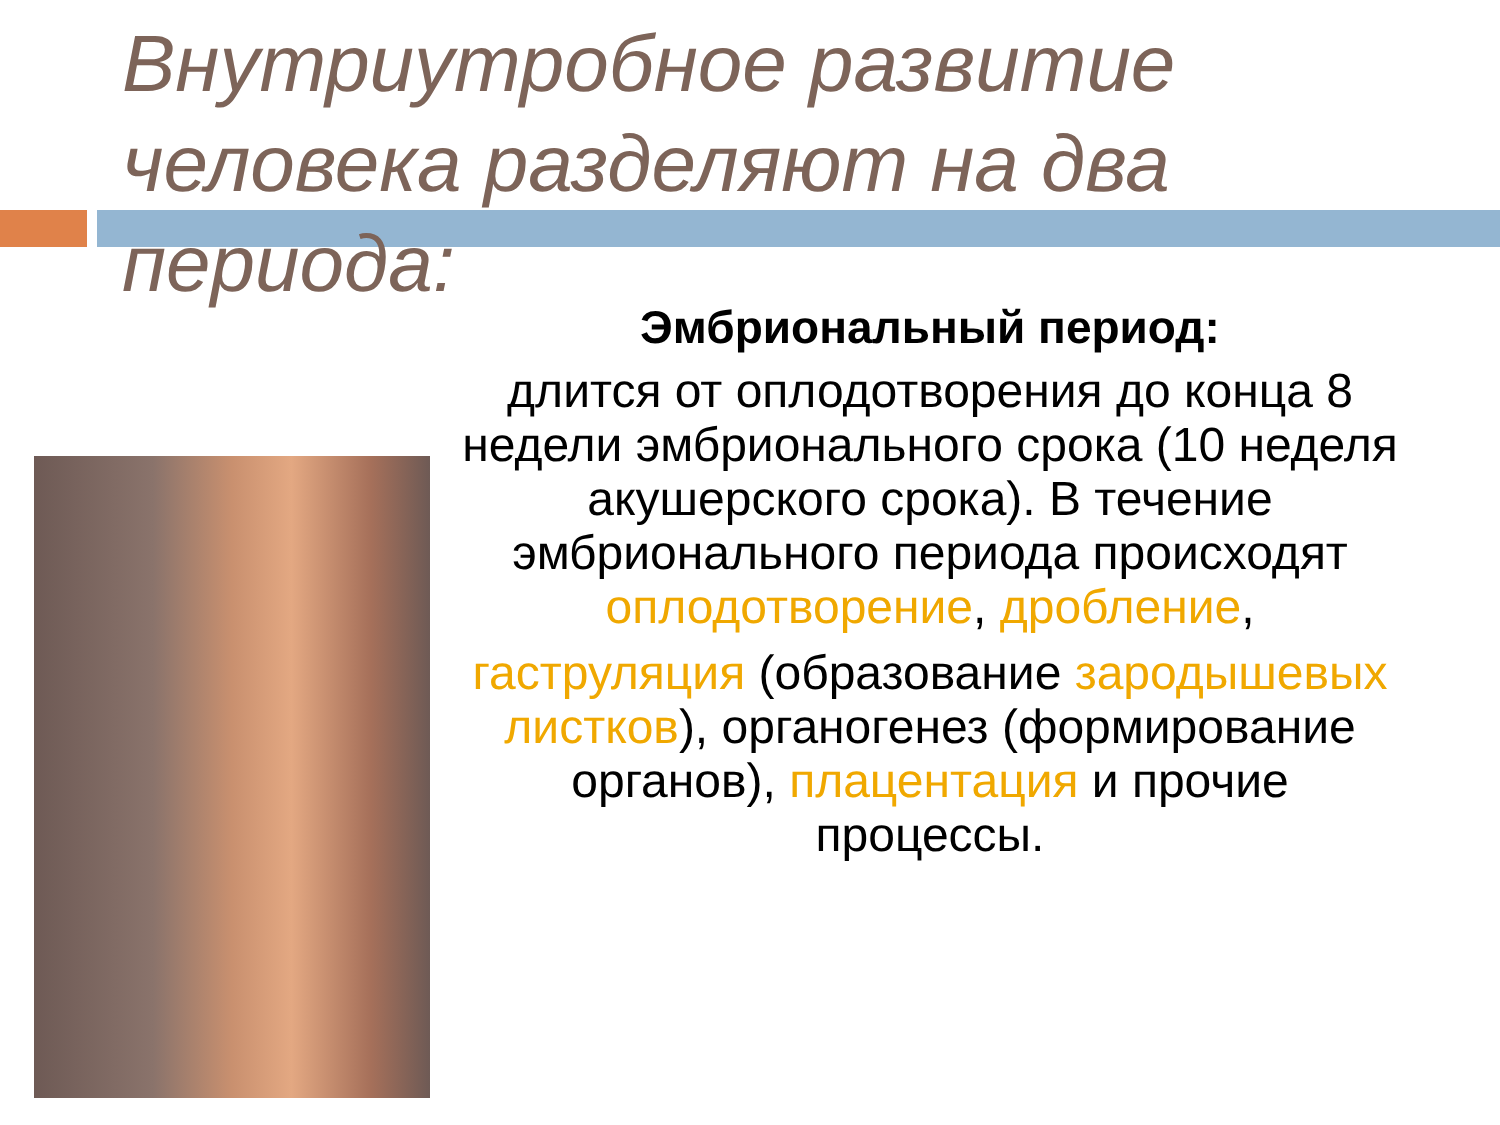Внутриутробное развитие человека разделяют на два периода:
Эмбриональный период:
длится от оплодотворения до конца 8 недели эмбрионального срока (10 неделя акушерского срока). В течение эмбрионального периода происходят оплодотворение, дробление,
гаструляция (образование зародышевых листков), органогенез (формирование органов), плацентация и прочие процессы.